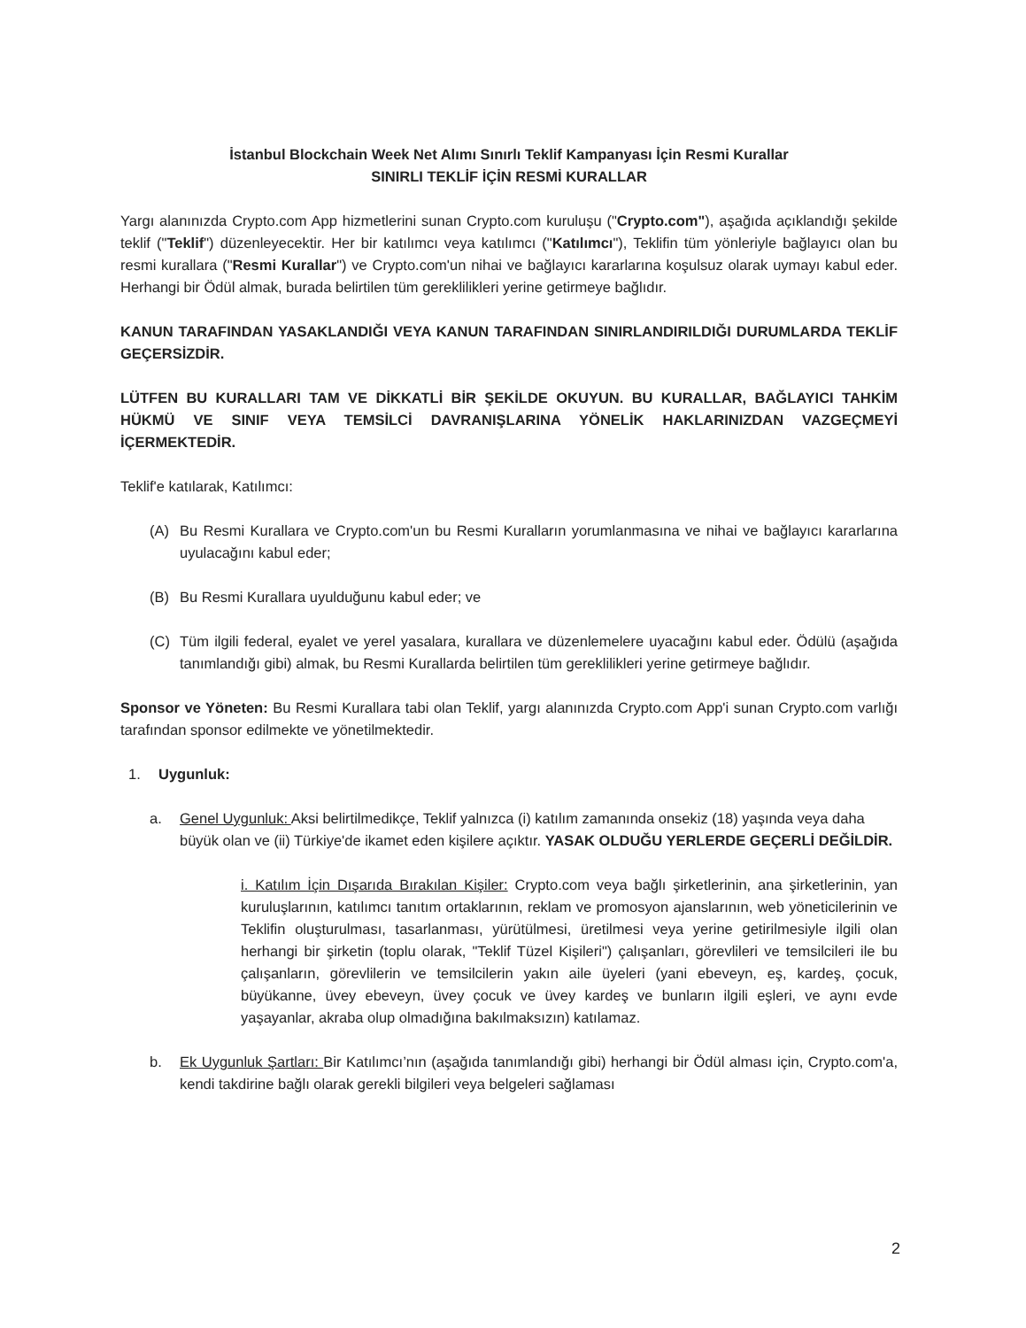İstanbul Blockchain Week Net Alımı Sınırlı Teklif Kampanyası İçin Resmi Kurallar
SINIRLI TEKLİF İÇİN RESMİ KURALLAR
Yargı alanınızda Crypto.com App hizmetlerini sunan Crypto.com kuruluşu ("Crypto.com"), aşağıda açıklandığı şekilde teklif ("Teklif") düzenleyecektir. Her bir katılımcı veya katılımcı ("Katılımcı"), Teklifin tüm yönleriyle bağlayıcı olan bu resmi kurallara ("Resmi Kurallar") ve Crypto.com'un nihai ve bağlayıcı kararlarına koşulsuz olarak uymayı kabul eder. Herhangi bir Ödül almak, burada belirtilen tüm gereklilikleri yerine getirmeye bağlıdır.
KANUN TARAFINDAN YASAKLANDIĞI VEYA KANUN TARAFINDAN SINIRLANDIRILDIĞI DURUMLARDA TEKLİF GEÇERSİZDİR.
LÜTFEN BU KURALLARI TAM VE DİKKATLİ BİR ŞEKİLDE OKUYUN. BU KURALLAR, BAĞLAYICI TAHKİM HÜKMÜ VE SINIF VEYA TEMSİLCİ DAVRANIŞLARINA YÖNELİK HAKLARINIZDAN VAZGEÇMEYİ İÇERMEKTEDİR.
Teklif'e katılarak, Katılımcı:
(A) Bu Resmi Kurallara ve Crypto.com'un bu Resmi Kuralların yorumlanmasına ve nihai ve bağlayıcı kararlarına uyulacağını kabul eder;
(B) Bu Resmi Kurallara uyulduğunu kabul eder; ve
(C) Tüm ilgili federal, eyalet ve yerel yasalara, kurallara ve düzenlemelere uyacağını kabul eder. Ödülü (aşağıda tanımlandığı gibi) almak, bu Resmi Kurallarda belirtilen tüm gereklilikleri yerine getirmeye bağlıdır.
Sponsor ve Yöneten: Bu Resmi Kurallara tabi olan Teklif, yargı alanınızda Crypto.com App'i sunan Crypto.com varlığı tarafından sponsor edilmekte ve yönetilmektedir.
1. Uygunluk:
a. Genel Uygunluk: Aksi belirtilmedikçe, Teklif yalnızca (i) katılım zamanında onsekiz (18) yaşında veya daha büyük olan ve (ii) Türkiye'de ikamet eden kişilere açıktır. YASAK OLDUĞU YERLERDE GEÇERLİ DEĞİLDİR.
i. Katılım İçin Dışarıda Bırakılan Kişiler: Crypto.com veya bağlı şirketlerinin, ana şirketlerinin, yan kuruluşlarının, katılımcı tanıtım ortaklarının, reklam ve promosyon ajanslarının, web yöneticilerinin ve Teklifin oluşturulması, tasarlanması, yürütülmesi, üretilmesi veya yerine getirilmesiyle ilgili olan herhangi bir şirketin (toplu olarak, "Teklif Tüzel Kişileri") çalışanları, görevlileri ve temsilcileri ile bu çalışanların, görevlilerin ve temsilcilerin yakın aile üyeleri (yani ebeveyn, eş, kardeş, çocuk, büyükanne, üvey ebeveyn, üvey çocuk ve üvey kardeş ve bunların ilgili eşleri, ve aynı evde yaşayanlar, akraba olup olmadığına bakılmaksızın) katılamaz.
b. Ek Uygunluk Şartları: Bir Katılımcı’nın (aşağıda tanımlandığı gibi) herhangi bir Ödül alması için, Crypto.com'a, kendi takdirine bağlı olarak gerekli bilgileri veya belgeleri sağlaması
2